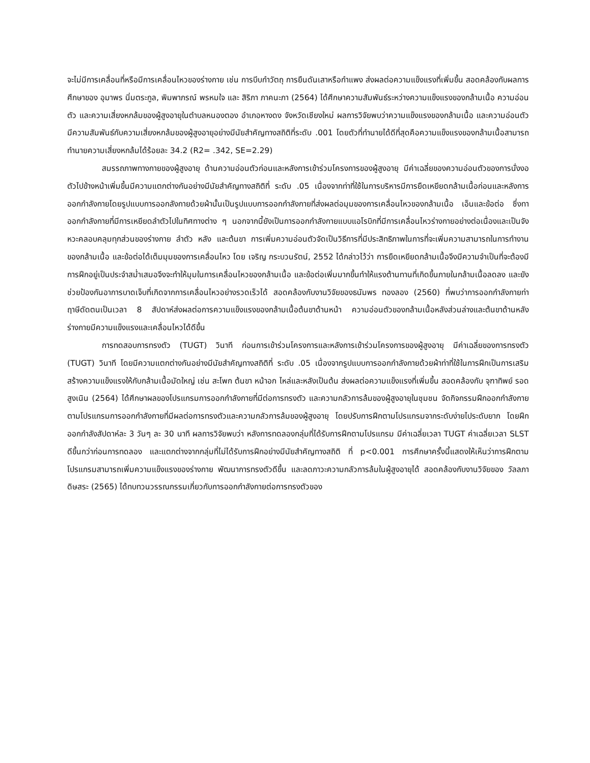จะไม่มีการเคลื่อนที่หรือมีการเคลื่อนไหวของร่างกาย เช่น การบีบกำวัตถุ การยืนดันเสาหรือกำแพง ส่งผลต่อความแข็งแรงที่เพิ่มขึ้น สอดคล้องกับผลการศึกษาของ อุมาพร นิ่มตระกูล, พิมพาภรณ์ พรหมใจ และ สิริภา ภาคนะภา (2564) ได้ศึกษาความสัมพันธ์ระหว่างความแข็งแรงของกล้ามเนื้อ ความอ่อนตัว และความเสี่ยงหกล้มของผู้สูงอายุในตำบลหนองตอง อำเภอหางดง จังหวัดเชียงใหม่ ผลการวิจัยพบว่าความแข็งแรงของกล้ามเนื้อ และความอ่อนตัว มีความสัมพันธ์กับความเสี่ยงหกล้มของผู้สูงอายุอย่างมีนัยสำคัญทางสถิติที่ระดับ .001 โดยตัวที่ทำนายได้ดีที่สุดคือความแข็งแรงของกล้ามเนื้อสามารถทำนายความเสี่ยงหกล้มได้ร้อยละ 34.2 (R2= .342, SE=2.29)
สมรรถภาพทางกายของผู้สูงอายุ ด้านความอ่อนตัวก่อนและหลังการเข้าร่วมโครงการของผู้สูงอายุ มีค่าเฉลี่ยของความอ่อนตัวของการนั่งงอตัวไปข้างหน้าเพิ่มขึ้นมีความแตกต่างกันอย่างมีนัยสำคัญทางสถิติที่ ระดับ .05 เนื่องจากท่าที่ใช้ในการบริหารมีการยืดเหยียดกล้ามเนื้อก่อนและหลังการออกกำลังกายโดยรูปแบบการออกลังกายด้วยผ้านั้นเป็นรูปแบบการออกกำลังกายที่ส่งผลต่อมุมของการเคลื่อนไหวของกล้ามเนื้อ เอ็นและข้อต่อ ซึ่งทาออกกำลังกายที่มีการเหยียดลำตัวไปในทิศทางต่าง ๆ นอกจากนี้ยังเป็นการออกกำลังกายแบบแอโรบิกที่มีการเคลื่อนไหวร่างกายอย่างต่อเนื่องและเป็นจังหวะคลอบคลุมทุกส่วนของร่างกาย ลำตัว หลัง และต้นขา การเพิ่มความอ่อนตัวจัดเป็นวิธีการที่มีประสิทธิภาพในการที่จะเพิ่มความสามารถในการทำงานของกล้ามเนื้อ และข้อต่อได้เต็มมุมของการเคลื่อนไหว โดย เจริญ กระบวนรัตน์, 2552 ได้กล่าวไว้ว่า การยืดเหยียดกล้ามเนื้อจึงมีความจำเป็นที่จะต้องมีการฝึกอยู่เป็นประจำสม่ำเสมอจึงจะทำให้มุมในการเคลื่อนไหวของกล้ามเนื้อ และข้อต่อเพิ่มมากขึ้นทำให้แรงต้านทานที่เกิดขึ้นภายในกล้ามเนื้อลดลง และยังช่วยป้องกันอาการบาดเจ็บที่เกิดจากการเคลื่อนไหวอย่างรวดเร็วได้ สอดคล้องกับงานวิจัยของธนัมพร ทองลอง (2560) ที่พบว่าการออกกำลังกายท่าฤาษีดัดตนเป็นเวลา 8 สัปดาห์ส่งผลต่อการความแข็งแรงของกล้ามเนื้อต้นขาด้านหน้า ความอ่อนตัวของกล้ามเนื้อหลังส่วนล่างและต้นขาด้านหลัง ร่างกายมีความแข็งแรงและเคลื่อนไหวได้ดีขึ้น
การทดสอบการทรงตัว (TUGT) วินาที ก่อนการเข้าร่วมโครงการและหลังการเข้าร่วมโครงการของผู้สูงอายุ มีค่าเฉลี่ยของการทรงตัว (TUGT) วินาที โดยมีความแตกต่างกันอย่างมีนัยสำคัญทางสถิติที่ ระดับ .05 เนื่องจากรูปแบบการออกกำลังกายด้วยผ้าท่าที่ใช้ในการฝึกเป็นการเสริมสร้างความแข็งแรงให้กับกล้ามเนื้อมัดใหญ่ เช่น สะโพก ต้นขา หน้าอก ไหล่และหลังเป็นต้น ส่งผลต่อความแข็งแรงที่เพิ่มขึ้น สอดคล้องกับ จุฑาทิพย์ รอดสูงเนิน (2564) ได้ศึกษาผลของโปรแกรมการออกกำลังกายที่มีต่อการทรงตัว และความกลัวการล้มของผู้สูงอายุในชุมชน จัดกิจกรรมฝึกออกกำลังกายตามโปรแกรมการออกกำลังกายที่มีผลต่อการทรงตัวและความกลัวการล้มของผู้สูงอายุ โดยปรับการฝึกตามโปรแกรมจากระดับง่ายไประดับยาก โดยฝึกออกกำลังสัปดาห์ละ 3 วันๆ ละ 30 นาที ผลการวิจัยพบว่า หลังการทดลองกลุ่มที่ได้รับการฝึกตามโปรแกรม มีค่าเฉลี่ยเวลา TUGT ค่าเฉลี่ยเวลา SLST ดีขึ้นกว่าก่อนการทดลอง และแตกต่างจากกลุ่มที่ไม่ได้รับการฝึกอย่างมีนัยสำคัญทางสถิติ ที่ p<0.001 การศึกษาครั้งนี้แสดงให้เห็นว่าการฝึกตามโปรแกรมสามารถเพิ่มความแข็งแรงของร่างกาย พัฒนาการทรงตัวดีขึ้น และลดภาวะความกลัวการล้มในผู้สูงอายุได้ สอดคล้องกับงานวิจัยของ วัลลภา ดิษสระ (2565) ได้ทบทวนวรรณกรรมเกี่ยวกับการออกกำลังกายต่อการทรงตัวของ